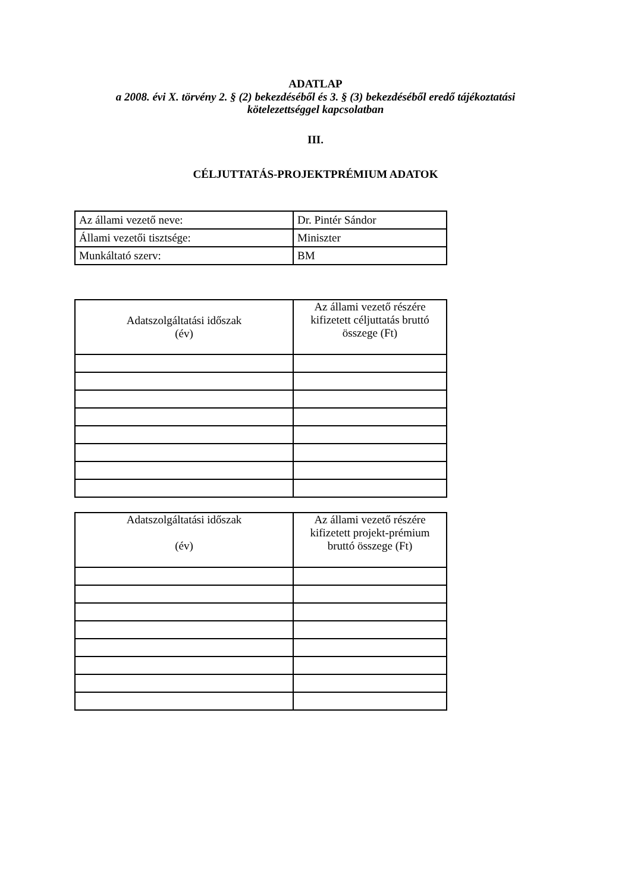ADATLAP
a 2008. évi X. törvény 2. § (2) bekezdéséből és 3. § (3) bekezdéséből eredő tájékoztatási
kötelezettséggel kapcsolatban
III.
CÉLJUTTATÁS-PROJEKTPRÉMIUM ADATOK
| Az állami vezető neve: | Dr. Pintér Sándor |
| Állami vezetői tisztsége: | Miniszter |
| Munkáltató szerv: | BM |
| Adatszolgáltatási időszak (év) | Az állami vezető részére kifizetett céljuttatás bruttó összege (Ft) |
| --- | --- |
| Adatszolgáltatási időszak (év) | Az állami vezető részére kifizetett projekt-prémium bruttó összege (Ft) |
| --- | --- |